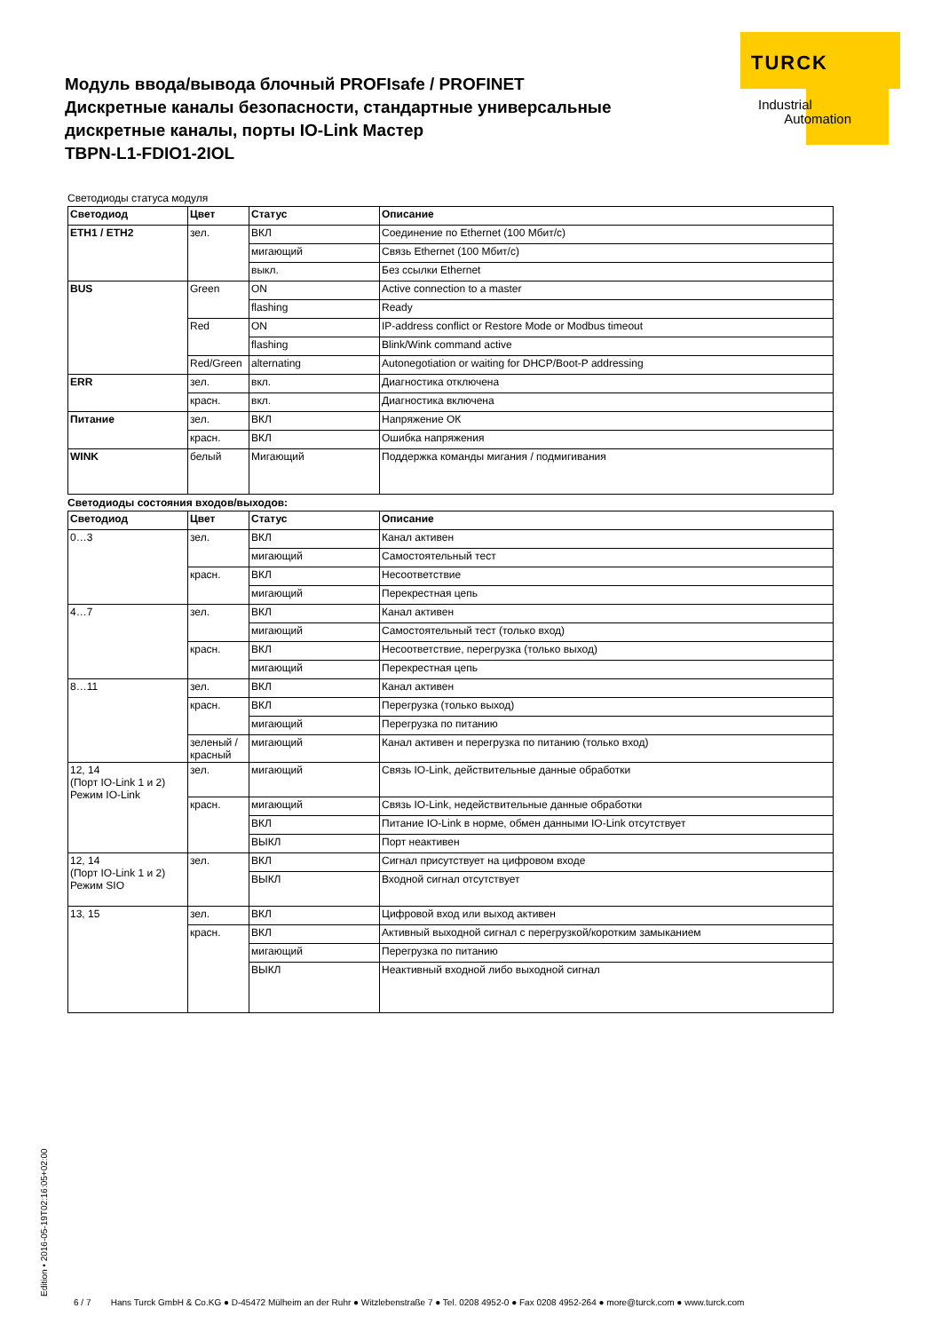TURCK
Industrial
Automation
Модуль ввода/вывода блочный PROFIsafe / PROFINET
Дискретные каналы безопасности, стандартные универсальные
дискретные каналы, порты IO-Link Мастер
TBPN-L1-FDIO1-2IOL
Светодиоды статуса модуля
| Светодиод | Цвет | Статус | Описание |
| --- | --- | --- | --- |
| ETH1 / ETH2 | зел. | ВКЛ | Соединение по Ethernet (100 Мбит/с) |
| | | мигающий | Связь Ethernet (100 Мбит/с) |
| | | выкл. | Без ссылки Ethernet |
| BUS | Green | ON | Active connection to a master |
| | | flashing | Ready |
| | Red | ON | IP-address conflict or Restore Mode or Modbus timeout |
| | | flashing | Blink/Wink command active |
| | Red/Green | alternating | Autonegotiation or waiting for DHCP/Boot-P addressing |
| ERR | зел. | вкл. | Диагностика отключена |
| | красн. | вкл. | Диагностика включена |
| Питание | зел. | ВКЛ | Напряжение ОК |
| | красн. | ВКЛ | Ошибка напряжения |
| WINK | белый | Мигающий | Поддержка команды мигания / подмигивания |
Светодиоды состояния входов/выходов:
| Светодиод | Цвет | Статус | Описание |
| --- | --- | --- | --- |
| 0…3 | зел. | ВКЛ | Канал активен |
| | | мигающий | Самостоятельный тест |
| | красн. | ВКЛ | Несоответствие |
| | | мигающий | Перекрестная цепь |
| 4…7 | зел. | ВКЛ | Канал активен |
| | | мигающий | Самостоятельный тест (только вход) |
| | красн. | ВКЛ | Несоответствие, перегрузка (только выход) |
| | | мигающий | Перекрестная цепь |
| 8…11 | зел. | ВКЛ | Канал активен |
| | красн. | ВКЛ | Перегрузка (только выход) |
| | | мигающий | Перегрузка по питанию |
| | зеленый / красный | мигающий | Канал активен и перегрузка по питанию (только вход) |
| 12, 14 (Порт IO-Link 1 и 2) Режим IO-Link | зел. | мигающий | Связь IO-Link, действительные данные обработки |
| | красн. | мигающий | Связь IO-Link, недействительные данные обработки |
| | | ВКЛ | Питание IO-Link в норме, обмен данными IO-Link отсутствует |
| | | ВЫКЛ | Порт неактивен |
| 12, 14 (Порт IO-Link 1 и 2) Режим SIO | зел. | ВКЛ | Сигнал присутствует на цифровом входе |
| | | ВЫКЛ | Входной сигнал отсутствует |
| 13, 15 | зел. | ВКЛ | Цифровой вход или выход активен |
| | красн. | ВКЛ | Активный выходной сигнал с перегрузкой/коротким замыканием |
| | | мигающий | Перегрузка по питанию |
| | | ВЫКЛ | Неактивный входной либо выходной сигнал |
Edition • 2016-05-19T02:16:05+02:00
6 / 7 Hans Turck GmbH & Co.KG ● D-45472 Mülheim an der Ruhr ● Witzlebenstraße 7 ● Tel. 0208 4952-0 ● Fax 0208 4952-264 ● more@turck.com ● www.turck.com